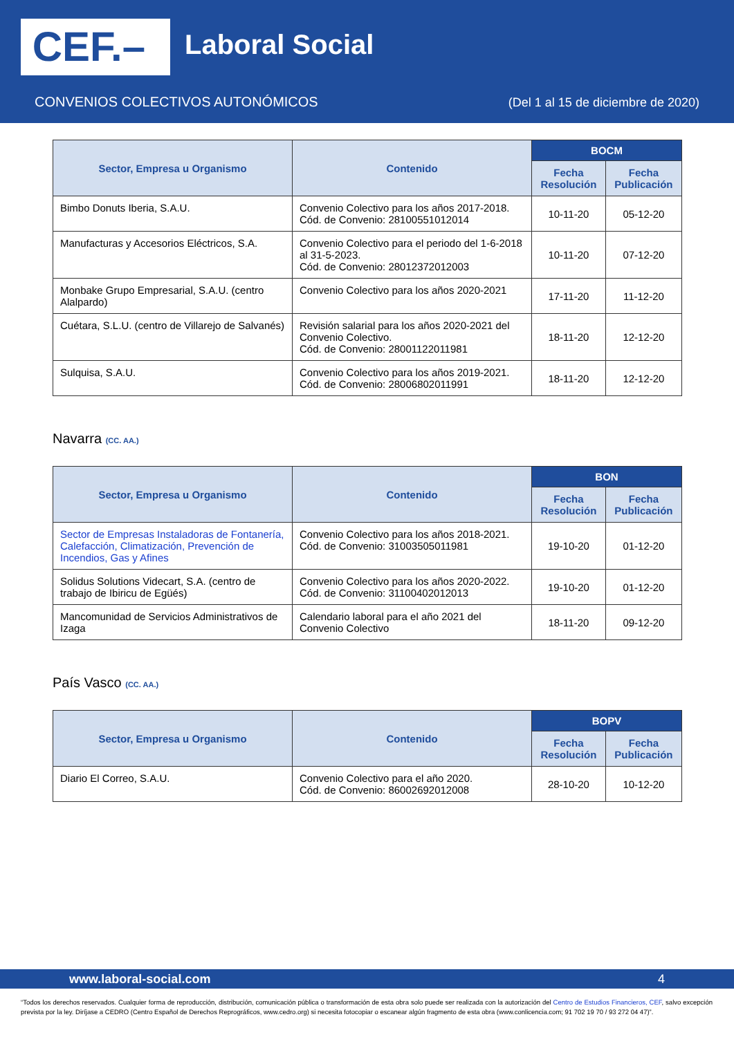CEF.– Laboral Social
CONVENIOS COLECTIVOS AUTONÓMICOS
(Del 1 al 15 de diciembre de 2020)
| Sector, Empresa u Organismo | Contenido | BOCM | |
| --- | --- | --- | --- |
| | | Fecha Resolución | Fecha Publicación |
| Bimbo Donuts Iberia, S.A.U. | Convenio Colectivo para los años 2017-2018. Cód. de Convenio: 28100551012014 | 10-11-20 | 05-12-20 |
| Manufacturas y Accesorios Eléctricos, S.A. | Convenio Colectivo para el periodo del 1-6-2018 al 31-5-2023. Cód. de Convenio: 28012372012003 | 10-11-20 | 07-12-20 |
| Monbake Grupo Empresarial, S.A.U. (centro Alalpardo) | Convenio Colectivo para los años 2020-2021 | 17-11-20 | 11-12-20 |
| Cuétara, S.L.U. (centro de Villarejo de Salvanés) | Revisión salarial para los años 2020-2021 del Convenio Colectivo. Cód. de Convenio: 28001122011981 | 18-11-20 | 12-12-20 |
| Sulquisa, S.A.U. | Convenio Colectivo para los años 2019-2021. Cód. de Convenio: 28006802011991 | 18-11-20 | 12-12-20 |
Navarra (CC. AA.)
| Sector, Empresa u Organismo | Contenido | BON | |
| --- | --- | --- | --- |
| | | Fecha Resolución | Fecha Publicación |
| Sector de Empresas Instaladoras de Fontanería, Calefacción, Climatización, Prevención de Incendios, Gas y Afines | Convenio Colectivo para los años 2018-2021. Cód. de Convenio: 31003505011981 | 19-10-20 | 01-12-20 |
| Solidus Solutions Videcart, S.A. (centro de trabajo de Ibiricu de Egüés) | Convenio Colectivo para los años 2020-2022. Cód. de Convenio: 31100402012013 | 19-10-20 | 01-12-20 |
| Mancomunidad de Servicios Administrativos de Izaga | Calendario laboral para el año 2021 del Convenio Colectivo | 18-11-20 | 09-12-20 |
País Vasco (CC. AA.)
| Sector, Empresa u Organismo | Contenido | BOPV | |
| --- | --- | --- | --- |
| | | Fecha Resolución | Fecha Publicación |
| Diario El Correo, S.A.U. | Convenio Colectivo para el año 2020. Cód. de Convenio: 86002692012008 | 28-10-20 | 10-12-20 |
www.laboral-social.com 4
“Todos los derechos reservados. Cualquier forma de reproducción, distribución, comunicación pública o transformación de esta obra solo puede ser realizada con la autorización del Centro de Estudios Financieros, CEF, salvo excepción prevista por la ley. Diríjase a CEDRO (Centro Español de Derechos Reprográficos, www.cedro.org) si necesita fotocopiar o escanear algún fragmento de esta obra (www.conlicencia.com; 91 702 19 70 / 93 272 04 47)”.